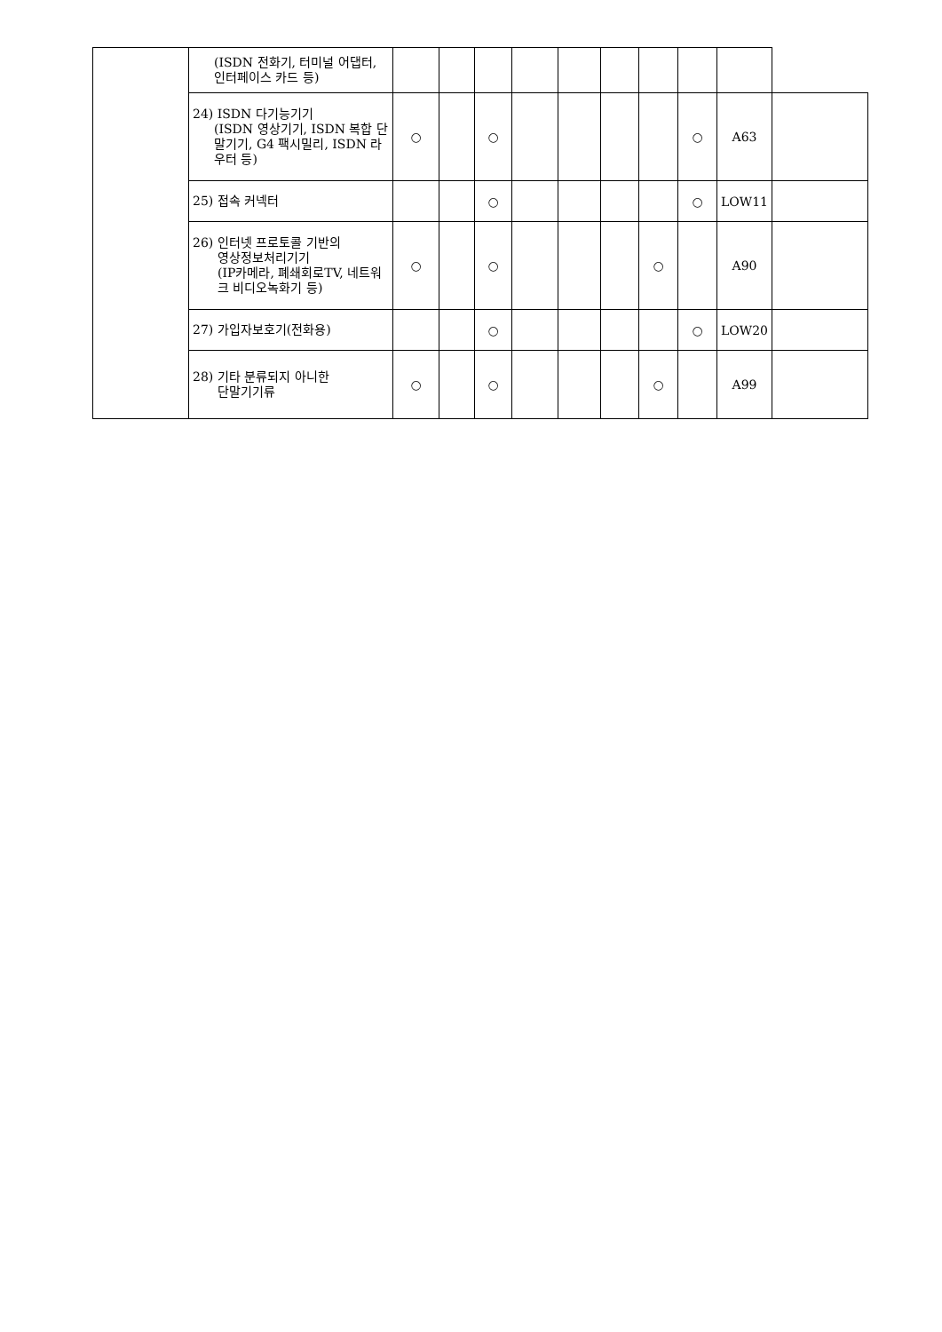| | (ISDN 전화기, 터미널 어댑터, 인터페이스 카드 등) | | | | | | | | | | |
| | 24) ISDN 다기능기기 (ISDN 영상기기, ISDN 복합 단말기기, G4 팩시밀리, ISDN 라우터 등) | ○ | | ○ | | | | | ○ | A63 | |
| | 25) 접속 커넥터 | | | ○ | | | | | ○ | LOW11 | |
| | 26) 인터넷 프로토콜 기반의 영상정보처리기기 (IP카메라, 폐쇄회로TV, 네트워크 비디오녹화기 등) | ○ | | ○ | | | | ○ | | A90 | |
| | 27) 가입자보호기(전화용) | | | ○ | | | | | ○ | LOW20 | |
| | 28) 기타 분류되지 아니한 단말기기류 | ○ | | ○ | | | | ○ | | A99 | |